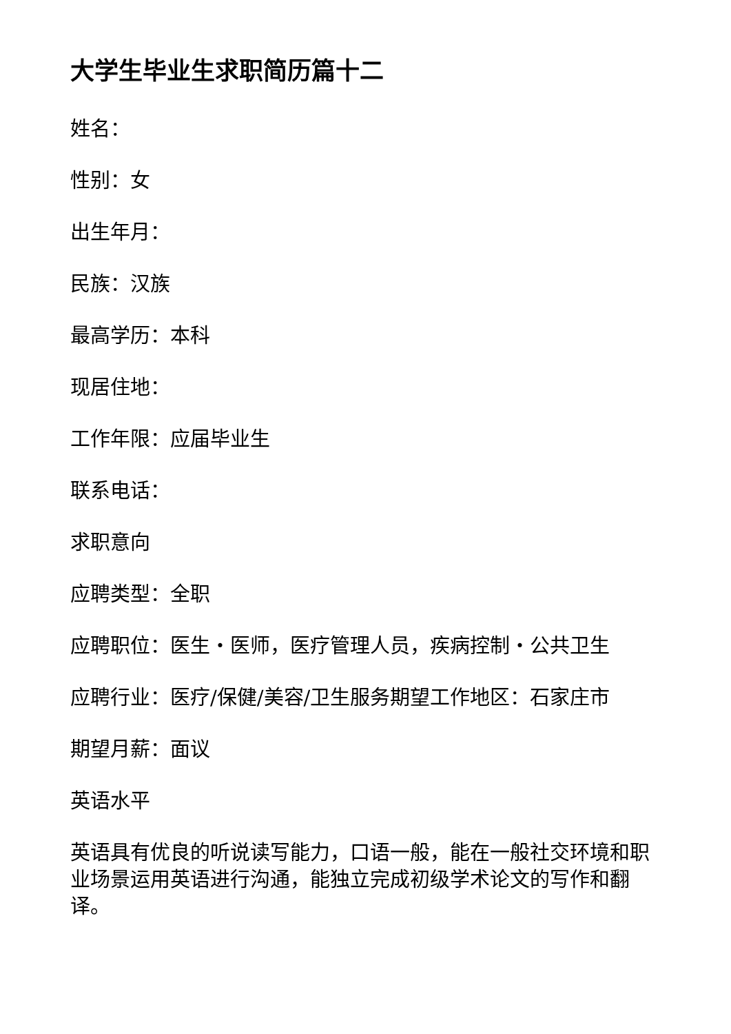大学生毕业生求职简历篇十二
姓名：
性别：女
出生年月：
民族：汉族
最高学历：本科
现居住地：
工作年限：应届毕业生
联系电话：
求职意向
应聘类型：全职
应聘职位：医生・医师，医疗管理人员，疾病控制・公共卫生
应聘行业：医疗/保健/美容/卫生服务期望工作地区：石家庄市
期望月薪：面议
英语水平
英语具有优良的听说读写能力，口语一般，能在一般社交环境和职业场景运用英语进行沟通，能独立完成初级学术论文的写作和翻译。